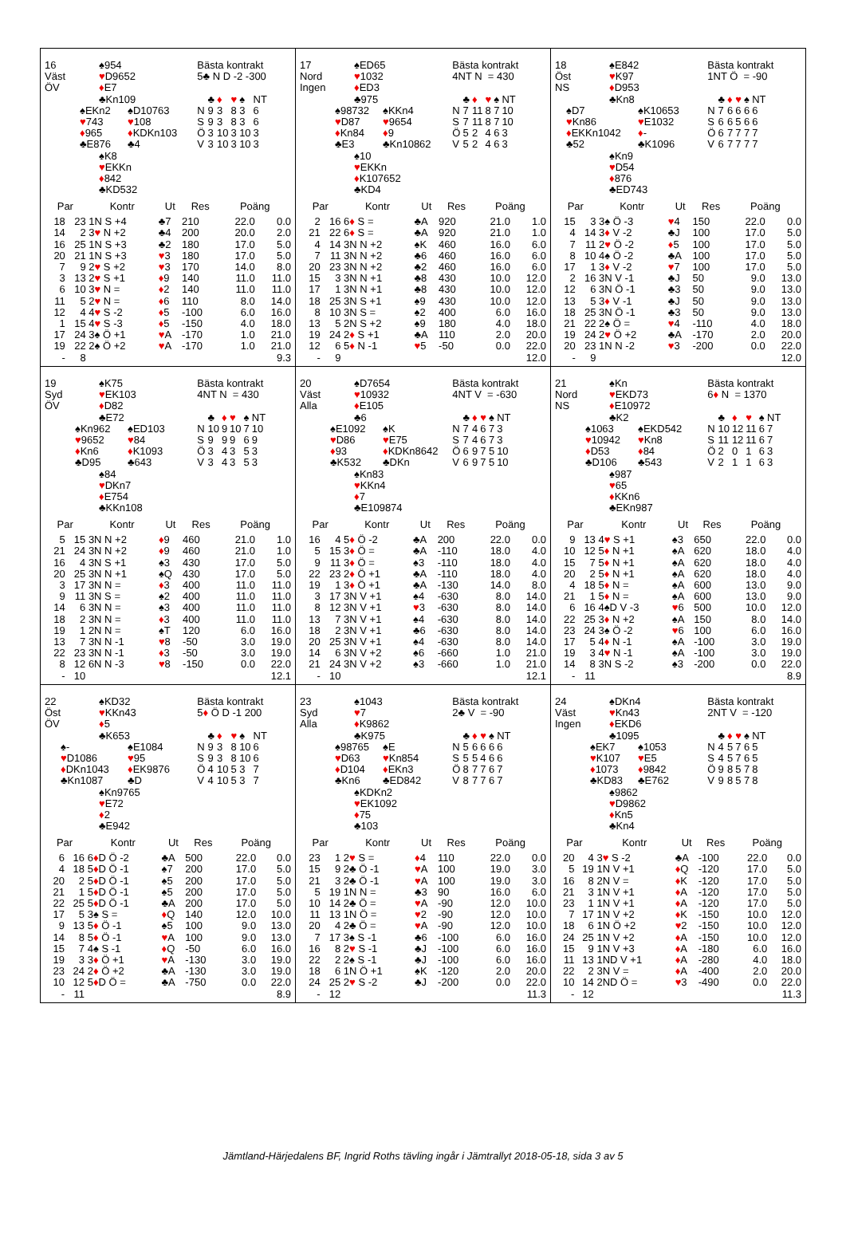16
Väst
ÖV
♠954
♥D9652
♦E7
♣Kn109
♠EKn2
♥743
♦965
♣E876
♠D10763
♥108
♦KDKn103
♣4
♠K8
♥EKKn
♦842
♣KD532
Bästa kontrakt
5♣ N D -2 -300
| | ♣ | ♦ | ♥ | ♠ | NT |
| N | 9 | 3 | 8 | 3 | 6 |
| S | 9 | 3 | 8 | 3 | 6 |
| Ö | 3 | 10 | 3 | 10 | 3 |
| V | 3 | 10 | 3 | 10 | 3 |
| Par | | Kontr | Ut | Res | Poäng | |
| --- | --- | --- | --- | --- | --- | --- |
| 18 | 23 | 1N S +4 | ♣7 | 210 | 22.0 | 0.0 |
| 14 | 2 | 3 ♥ N +2 | ♣4 | 200 | 20.0 | 2.0 |
| 16 | 25 | 1N S +3 | ♣2 | 180 | 17.0 | 5.0 |
| 20 | 21 | 1N S +3 | ♥ 3 | 180 | 17.0 | 5.0 |
| 7 | 9 | 2 ♥ S +2 | ♥ 3 | 170 | 14.0 | 8.0 |
| 3 | 13 | 2 ♥ S +1 | ♦ 9 | 140 | 11.0 | 11.0 |
| 6 | 10 | 3 ♥ N = | ♦ 2 | 140 | 11.0 | 11.0 |
| 11 | 5 | 2 ♥ N = | ♦ 6 | 110 | 8.0 | 14.0 |
| 12 | 4 | 4 ♥ S -2 | ♦ 5 | -100 | 6.0 | 16.0 |
| 1 | 15 | 4 ♥ S -3 | ♦ 5 | -150 | 4.0 | 18.0 |
| 17 | 24 | 3♠ Ö +1 | ♥ A | -170 | 1.0 | 21.0 |
| 19 | 22 | 2♠ Ö +2 | ♥ A | -170 | 1.0 | 21.0 |
| - | 8 | | | | | 9.3 |
17
Nord
Ingen
♠ED65
♥1032
♦ED3
♣975
♠98732
♥D87
♦Kn84
♣E3
♠KKn4
♥9654
♦9
♣Kn10862
♠10
♥EKKn
♦K107652
♣KD4
Bästa kontrakt
4NT N = 430
| | ♣ | ♦ | ♥ | ♠ | NT |
| N | 7 | 11 | 8 | 7 | 10 |
| S | 7 | 11 | 8 | 7 | 10 |
| Ö | 5 | 2 | 4 | 6 | 3 |
| V | 5 | 2 | 4 | 6 | 3 |
| Par | | Kontr | Ut | Res | Poäng | |
| --- | --- | --- | --- | --- | --- | --- |
| 2 | 16 | 6 ♦ S = | ♣A | 920 | 21.0 | 1.0 |
| 21 | 22 | 6 ♦ S = | ♣A | 920 | 21.0 | 1.0 |
| 4 | 14 | 3N N +2 | ♠K | 460 | 16.0 | 6.0 |
| 7 | 11 | 3N N +2 | ♣6 | 460 | 16.0 | 6.0 |
| 20 | 23 | 3N N +2 | ♣2 | 460 | 16.0 | 6.0 |
| 15 | 3 | 3N N +1 | ♣8 | 430 | 10.0 | 12.0 |
| 17 | 1 | 3N N +1 | ♣8 | 430 | 10.0 | 12.0 |
| 18 | 25 | 3N S +1 | ♠9 | 430 | 10.0 | 12.0 |
| 8 | 10 | 3N S = | ♠2 | 400 | 6.0 | 16.0 |
| 13 | 5 | 2N S +2 | ♠9 | 180 | 4.0 | 18.0 |
| 19 | 24 | 2 ♦ S +1 | ♣A | 110 | 2.0 | 20.0 |
| 12 | 6 | 5 ♦ N -1 | ♥ 5 | -50 | 0.0 | 22.0 |
| - | 9 | | | | | 12.0 |
18
Öst
NS
♠E842
♥K97
♦D953
♣Kn8
♠D7
♥Kn86
♦EKKn1042
♣52
♠K10653
♥E1032
♦-
♣K1096
♠Kn9
♥D54
♦876
♣ED743
Bästa kontrakt
1NT Ö = -90
| | ♣ | ♦ | ♥ | ♠ | NT |
| N | 7 | 6 | 6 | 6 | 6 |
| S | 6 | 6 | 5 | 6 | 6 |
| Ö | 6 | 7 | 7 | 7 | 7 |
| V | 6 | 7 | 7 | 7 | 7 |
| Par | | Kontr | Ut | Res | Poäng | |
| --- | --- | --- | --- | --- | --- | --- |
| 15 | 3 | 3♠ Ö -3 | ♥ 4 | 150 | 22.0 | 0.0 |
| 4 | 14 | 3 ♦ V -2 | ♣J | 100 | 17.0 | 5.0 |
| 7 | 11 | 2 ♥ Ö -2 | ♦ 5 | 100 | 17.0 | 5.0 |
| 8 | 10 | 4♠ Ö -2 | ♣A | 100 | 17.0 | 5.0 |
| 17 | 1 | 3 ♦ V -2 | ♥ 7 | 100 | 17.0 | 5.0 |
| 2 | 16 | 3N V -1 | ♣J | 50 | 9.0 | 13.0 |
| 12 | 6 | 3N Ö -1 | ♣3 | 50 | 9.0 | 13.0 |
| 13 | 5 | 3 ♦ V -1 | ♣J | 50 | 9.0 | 13.0 |
| 18 | 25 | 3N Ö -1 | ♣3 | 50 | 9.0 | 13.0 |
| 21 | 22 | 2♠ Ö = | ♥ 4 | -110 | 4.0 | 18.0 |
| 19 | 24 | 2 ♥ Ö +2 | ♣A | -170 | 2.0 | 20.0 |
| 20 | 23 | 1N N -2 | ♥ 3 | -200 | 0.0 | 22.0 |
| - | 9 | | | | | 12.0 |
19
Syd
ÖV
♠K75
♥EK103
♦D82
♣E72
♠Kn962
♥9652
♦Kn6
♣D95
♠ED103
♥84
♦K1093
♣643
♠84
♥DKn7
♦E754
♣KKn108
Bästa kontrakt
4NT N = 430
| | ♣ | ♦ | ♥ | ♠ | NT |
| N | 10 | 9 | 10 | 7 | 10 |
| S | 9 | 9 | 9 | 6 | 9 |
| Ö | 3 | 4 | 3 | 5 | 3 |
| V | 3 | 4 | 3 | 5 | 3 |
| Par | | Kontr | Ut | Res | Poäng | |
| --- | --- | --- | --- | --- | --- | --- |
| 5 | 15 | 3N N +2 | ♦ 9 | 460 | 21.0 | 1.0 |
| 21 | 24 | 3N N +2 | ♦ 9 | 460 | 21.0 | 1.0 |
| 16 | 4 | 3N S +1 | ♠3 | 430 | 17.0 | 5.0 |
| 20 | 25 | 3N N +1 | ♠Q | 430 | 17.0 | 5.0 |
| 3 | 17 | 3N N = | ♦ 3 | 400 | 11.0 | 11.0 |
| 9 | 11 | 3N S = | ♠2 | 400 | 11.0 | 11.0 |
| 14 | 6 | 3N N = | ♠3 | 400 | 11.0 | 11.0 |
| 18 | 2 | 3N N = | ♦ 3 | 400 | 11.0 | 11.0 |
| 19 | 1 | 2N N = | ♠T | 120 | 6.0 | 16.0 |
| 13 | 7 | 3N N -1 | ♥ 8 | -50 | 3.0 | 19.0 |
| 22 | 23 | 3N N -1 | ♦ 3 | -50 | 3.0 | 19.0 |
| 8 | 12 | 6N N -3 | ♥ 8 | -150 | 0.0 | 22.0 |
| - | 10 | | | | | 12.1 |
20
Väst
Alla
♠D7654
♥10932
♦E105
♣6
♠E1092
♥D86
♦93
♣K532
♠K
♥E75
♦KDKn8642
♣DKn
♠Kn83
♥KKn4
♦7
♣E109874
Bästa kontrakt
4NT V = -630
| | ♣ | ♦ | ♥ | ♠ | NT |
| N | 7 | 4 | 6 | 7 | 3 |
| S | 7 | 4 | 6 | 7 | 3 |
| Ö | 6 | 9 | 7 | 5 | 10 |
| V | 6 | 9 | 7 | 5 | 10 |
| Par | | Kontr | Ut | Res | Poäng | |
| --- | --- | --- | --- | --- | --- | --- |
| 16 | 4 | 5 ♦ Ö -2 | ♣A | 200 | 22.0 | 0.0 |
| 5 | 15 | 3 ♦ Ö = | ♣A | -110 | 18.0 | 4.0 |
| 9 | 11 | 3 ♦ Ö = | ♠3 | -110 | 18.0 | 4.0 |
| 22 | 23 | 2 ♦ Ö +1 | ♣A | -110 | 18.0 | 4.0 |
| 19 | 1 | 3 ♦ Ö +1 | ♣A | -130 | 14.0 | 8.0 |
| 3 | 17 | 3N V +1 | ♠4 | -630 | 8.0 | 14.0 |
| 8 | 12 | 3N V +1 | ♥ 3 | -630 | 8.0 | 14.0 |
| 13 | 7 | 3N V +1 | ♠4 | -630 | 8.0 | 14.0 |
| 18 | 2 | 3N V +1 | ♣6 | -630 | 8.0 | 14.0 |
| 20 | 25 | 3N V +1 | ♠4 | -630 | 8.0 | 14.0 |
| 14 | 6 | 3N V +2 | ♠6 | -660 | 1.0 | 21.0 |
| 21 | 24 | 3N V +2 | ♠3 | -660 | 1.0 | 21.0 |
| - | 10 | | | | | 12.1 |
21
Nord
NS
♠Kn
♥EKD73
♦E10972
♣K2
♠1063
♥10942
♦D53
♣D106
♠EKD542
♥Kn8
♦84
♣543
♠987
♥65
♦KKn6
♣EKn987
Bästa kontrakt
6♦ N = 1370
| | ♣ | ♦ | ♥ | ♠ | NT |
| N | 10 | 12 | 11 | 6 | 7 |
| S | 11 | 12 | 11 | 6 | 7 |
| Ö | 2 | 0 | 1 | 6 | 3 |
| V | 2 | 1 | 1 | 6 | 3 |
| Par | | Kontr | Ut | Res | Poäng | |
| --- | --- | --- | --- | --- | --- | --- |
| 9 | 13 | 4 ♥ S +1 | ♠3 | 650 | 22.0 | 0.0 |
| 10 | 12 | 5 ♦ N +1 | ♠A | 620 | 18.0 | 4.0 |
| 15 | 7 | 5 ♦ N +1 | ♠A | 620 | 18.0 | 4.0 |
| 20 | 2 | 5 ♦ N +1 | ♠A | 620 | 18.0 | 4.0 |
| 4 | 18 | 5 ♦ N = | ♠A | 600 | 13.0 | 9.0 |
| 21 | 1 | 5 ♦ N = | ♠A | 600 | 13.0 | 9.0 |
| 6 | 16 | 4♠D V -3 | ♥ 6 | 500 | 10.0 | 12.0 |
| 22 | 25 | 3 ♦ N +2 | ♠A | 150 | 8.0 | 14.0 |
| 23 | 24 | 3♠ Ö -2 | ♥ 6 | 100 | 6.0 | 16.0 |
| 17 | 5 | 4 ♦ N -1 | ♠A | -100 | 3.0 | 19.0 |
| 19 | 3 | 4 ♥ N -1 | ♠A | -100 | 3.0 | 19.0 |
| 14 | 8 | 3N S -2 | ♠3 | -200 | 0.0 | 22.0 |
| - | 11 | | | | | 8.9 |
22
Öst
ÖV
♠KD32
♥KKn43
♦5
♣K653
♠-
♥D1086
♦DKn1043
♣Kn1087
♠E1084
♥95
♦EK9876
♣D
♠Kn9765
♥E72
♦2
♣E942
Bästa kontrakt
5♦ Ö D -1 200
| | ♣ | ♦ | ♥ | ♠ | NT |
| N | 9 | 3 | 8 | 10 | 6 |
| S | 9 | 3 | 8 | 10 | 6 |
| Ö | 4 | 10 | 5 | 3 | 7 |
| V | 4 | 10 | 5 | 3 | 7 |
| Par | | Kontr | Ut | Res | Poäng | |
| --- | --- | --- | --- | --- | --- | --- |
| 6 | 16 | 6 ♦ D Ö -2 | ♣A | 500 | 22.0 | 0.0 |
| 4 | 18 | 5 ♦ D Ö -1 | ♠7 | 200 | 17.0 | 5.0 |
| 20 | 2 | 5 ♦ D Ö -1 | ♠5 | 200 | 17.0 | 5.0 |
| 21 | 1 | 5 ♦ D Ö -1 | ♠5 | 200 | 17.0 | 5.0 |
| 22 | 25 | 5 ♦ D Ö -1 | ♣A | 200 | 17.0 | 5.0 |
| 17 | 5 | 3♠ S = | ♦ Q | 140 | 12.0 | 10.0 |
| 9 | 13 | 5 ♦ Ö -1 | ♠5 | 100 | 9.0 | 13.0 |
| 14 | 8 | 5 ♦ Ö -1 | ♥ A | 100 | 9.0 | 13.0 |
| 15 | 7 | 4♠ S -1 | ♦ Q | -50 | 6.0 | 16.0 |
| 19 | 3 | 3 ♦ Ö +1 | ♥ A | -130 | 3.0 | 19.0 |
| 23 | 24 | 2 ♦ Ö +2 | ♣A | -130 | 3.0 | 19.0 |
| 10 | 12 | 5 ♦ D Ö = | ♣A | -750 | 0.0 | 22.0 |
| - | 11 | | | | | 8.9 |
23
Syd
Alla
♠1043
♥7
♦K9862
♣K975
♠98765
♥D63
♦D104
♣Kn6
♠E
♥Kn854
♦EKn3
♣ED842
♠KDKn2
♥EK1092
♦75
♣103
Bästa kontrakt
2♣ V = -90
| | ♣ | ♦ | ♥ | ♠ | NT |
| N | 5 | 6 | 6 | 6 | 6 |
| S | 5 | 5 | 4 | 6 | 6 |
| Ö | 8 | 7 | 7 | 6 | 7 |
| V | 8 | 7 | 7 | 6 | 7 |
| Par | | Kontr | Ut | Res | Poäng | |
| --- | --- | --- | --- | --- | --- | --- |
| 23 | 1 | 2 ♥ S = | ♦ 4 | 110 | 22.0 | 0.0 |
| 15 | 9 | 2♣ Ö -1 | ♥ A | 100 | 19.0 | 3.0 |
| 21 | 3 | 2♣ Ö -1 | ♥ A | 100 | 19.0 | 3.0 |
| 5 | 19 | 1N N = | ♣3 | 90 | 16.0 | 6.0 |
| 10 | 14 | 2♣ Ö = | ♥ A | -90 | 12.0 | 10.0 |
| 11 | 13 | 1N Ö = | ♥ 2 | -90 | 12.0 | 10.0 |
| 20 | 4 | 2♣ Ö = | ♥ A | -90 | 12.0 | 10.0 |
| 7 | 17 | 3♠ S -1 | ♣6 | -100 | 6.0 | 16.0 |
| 16 | 8 | 2 ♥ S -1 | ♣J | -100 | 6.0 | 16.0 |
| 22 | 2 | 2♠ S -1 | ♣J | -100 | 6.0 | 16.0 |
| 18 | 6 | 1N Ö +1 | ♠K | -120 | 2.0 | 20.0 |
| 24 | 25 | 2 ♥ S -2 | ♣J | -200 | 0.0 | 22.0 |
| - | 12 | | | | | 11.3 |
24
Väst
Ingen
♠DKn4
♥Kn43
♦EKD6
♣1095
♠EK7
♥K107
♦1073
♣KD83
♠1053
♥E5
♦9842
♣E762
♠9862
♥D9862
♦Kn5
♣Kn4
Bästa kontrakt
2NT V = -120
| | ♣ | ♦ | ♥ | ♠ | NT |
| N | 4 | 5 | 7 | 6 | 5 |
| S | 4 | 5 | 7 | 6 | 5 |
| Ö | 9 | 8 | 5 | 7 | 8 |
| V | 9 | 8 | 5 | 7 | 8 |
| Par | | Kontr | Ut | Res | Poäng | |
| --- | --- | --- | --- | --- | --- | --- |
| 20 | 4 | 3 ♥ S -2 | ♣A | -100 | 22.0 | 0.0 |
| 5 | 19 | 1N V +1 | ♦ Q | -120 | 17.0 | 5.0 |
| 16 | 8 | 2N V = | ♦ K | -120 | 17.0 | 5.0 |
| 21 | 3 | 1N V +1 | ♦ A | -120 | 17.0 | 5.0 |
| 23 | 1 | 1N V +1 | ♦ A | -120 | 17.0 | 5.0 |
| 7 | 17 | 1N V +2 | ♦ K | -150 | 10.0 | 12.0 |
| 18 | 6 | 1N Ö +2 | ♥ 2 | -150 | 10.0 | 12.0 |
| 24 | 25 | 1N V +2 | ♦ A | -150 | 10.0 | 12.0 |
| 15 | 9 | 1N V +3 | ♦ A | -180 | 6.0 | 16.0 |
| 11 | 13 | 1ND V +1 | ♦ A | -280 | 4.0 | 18.0 |
| 22 | 2 | 3N V = | ♦ A | -400 | 2.0 | 20.0 |
| 10 | 14 | 2ND Ö = | ♥ 3 | -490 | 0.0 | 22.0 |
| - | 12 | | | | | 11.3 |
Jämtland-Härjedalens BF, Ingrid Roths tävling ingår i Jämtrallyt 2018-05-18, sida 3 av 5